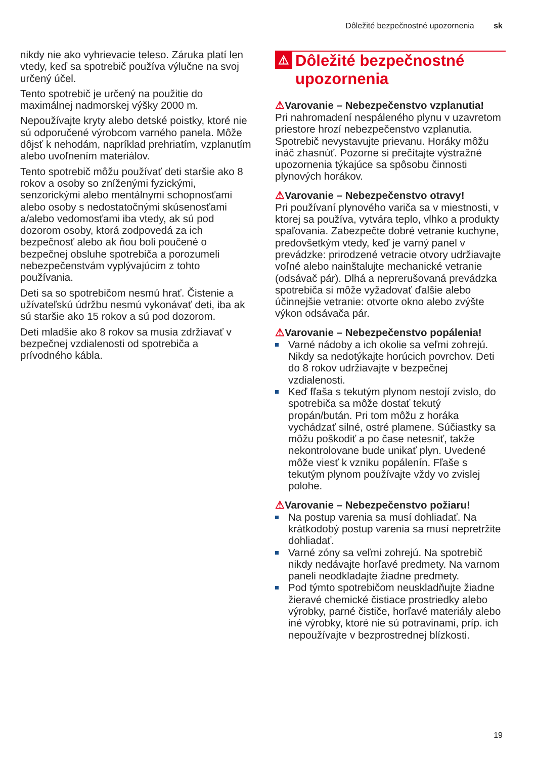Dôležité bezpečnostné upozornenia sk
nikdy nie ako vyhrievacie teleso. Záruka platí len vtedy, keď sa spotrebič používa výlučne na svoj určený účel.
Tento spotrebič je určený na použitie do maximálnej nadmorskej výšky 2000 m.
Nepoužívajte kryty alebo detské poistky, ktoré nie sú odporučené výrobcom varného panela. Môže dôjsť k nehodám, napríklad prehriatím, vzplanutím alebo uvoľnením materiálov.
Tento spotrebič môžu používať deti staršie ako 8 rokov a osoby so zníženými fyzickými, senzorickými alebo mentálnymi schopnosťami alebo osoby s nedostatočnými skúsenosťami a/alebo vedomosťami iba vtedy, ak sú pod dozorom osoby, ktorá zodpovedá za ich bezpečnosť alebo ak ňou boli poučené o bezpečnej obsluhe spotrebiča a porozumeli nebezpečenstvám vyplývajúcim z tohto používania.
Deti sa so spotrebičom nesmú hrať. Čistenie a užívateľskú údržbu nesmú vykonávať deti, iba ak sú staršie ako 15 rokov a sú pod dozorom.
Deti mladšie ako 8 rokov sa musia zdržiavať v bezpečnej vzdialenosti od spotrebiča a prívodného kábla.
⚠ Dôležité bezpečnostné upozornenia
⚠Varovanie – Nebezpečenstvo vzplanutia!
Pri nahromadení nespáleného plynu v uzavretom priestore hrozí nebezpečenstvo vzplanutia. Spotrebič nevystavujte prievanu. Horáky môžu ináč zhasnúť. Pozorne si prečítajte výstražné upozornenia týkajúce sa spôsobu činnosti plynových horákov.
⚠Varovanie – Nebezpečenstvo otravy!
Pri používaní plynového variča sa v miestnosti, v ktorej sa používa, vytvára teplo, vlhko a produkty spaľovania. Zabezpečte dobré vetranie kuchyne, predovšetkým vtedy, keď je varný panel v prevádzke: prirodzené vetracie otvory udržiavajte voľné alebo nainštalujte mechanické vetranie (odsávač pár). Dlhá a neprerušovaná prevádzka spotrebiča si môže vyžadovať ďalšie alebo účinnejšie vetranie: otvorte okno alebo zvýšte výkon odsávača pár.
⚠Varovanie – Nebezpečenstvo popálenia!
Varné nádoby a ich okolie sa veľmi zohrejú. Nikdy sa nedotýkajte horúcich povrchov. Deti do 8 rokov udržiavajte v bezpečnej vzdialenosti.
Keď fľaša s tekutým plynom nestojí zvislo, do spotrebiča sa môže dostať tekutý propán/bután. Pri tom môžu z horáka vychádzať silné, ostré plamene. Súčiastky sa môžu poškodiť a po čase netesniť, takže nekontrolovane bude unikať plyn. Uvedené môže viesť k vzniku popálenín. Fľaše s tekutým plynom používajte vždy vo zvislej polohe.
⚠Varovanie – Nebezpečenstvo požiaru!
Na postup varenia sa musí dohliadať. Na krátkodobý postup varenia sa musí nepretržite dohliadať.
Varné zóny sa veľmi zohrejú. Na spotrebič nikdy nedávajte horľavé predmety. Na varnom paneli neodkladajte žiadne predmety.
Pod týmto spotrebičom neuskladňujte žiadne žieravé chemické čistiace prostriedky alebo výrobky, parné čističe, horľavé materiály alebo iné výrobky, ktoré nie sú potravinami, príp. ich nepoužívajte v bezprostrednej blízkosti.
19